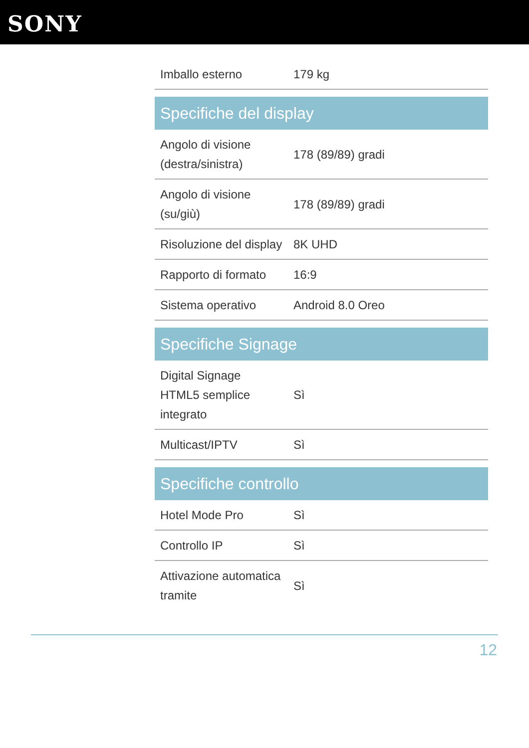SONY
| Imballo esterno | 179 kg |
| Specifiche del display | |
| Angolo di visione (destra/sinistra) | 178 (89/89) gradi |
| Angolo di visione (su/giù) | 178 (89/89) gradi |
| Risoluzione del display | 8K UHD |
| Rapporto di formato | 16:9 |
| Sistema operativo | Android 8.0 Oreo |
| Specifiche Signage | |
| Digital Signage HTML5 semplice integrato | Sì |
| Multicast/IPTV | Sì |
| Specifiche controllo | |
| Hotel Mode Pro | Sì |
| Controllo IP | Sì |
| Attivazione automatica tramite | Sì |
12